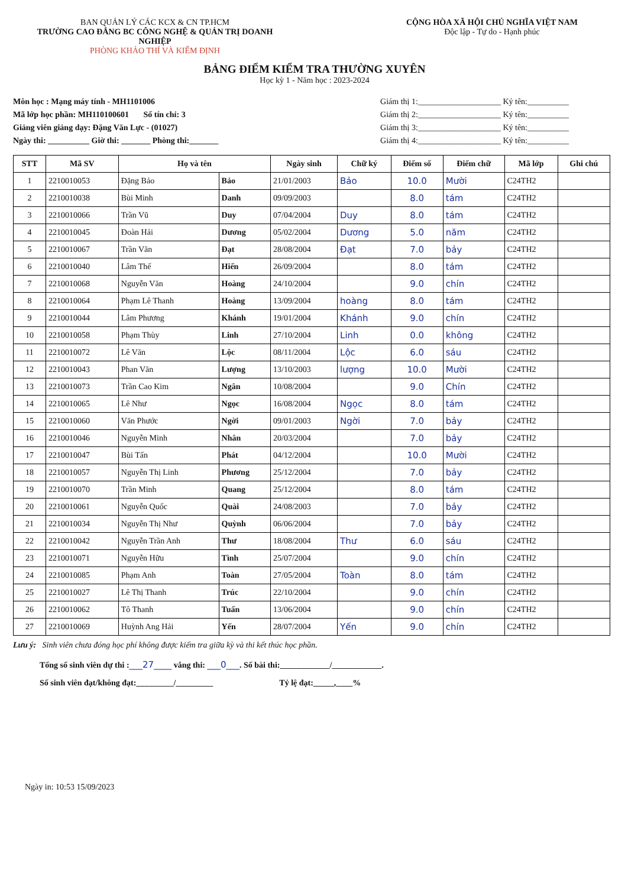BAN QUẢN LÝ CÁC KCX & CN TP.HCM
TRƯỜNG CAO ĐẲNG BC CÔNG NGHỆ & QUẢN TRỊ DOANH NGHIỆP
PHÒNG KHẢO THÍ VÀ KIỂM ĐỊNH
CỘNG HÒA XÃ HỘI CHỦ NGHĨA VIỆT NAM
Độc lập - Tự do - Hạnh phúc
BẢNG ĐIỂM KIỂM TRA THƯỜNG XUYÊN
Học kỳ 1 - Năm học : 2023-2024
Môn học : Mạng máy tính - MH1101006
Mã lớp học phần: MH110100601 Số tín chỉ: 3
Giảng viên giảng dạy: Đặng Văn Lực - (01027)
Ngày thi: __________ Giờ thi: _______ Phòng thi:_______
Giám thị 1:____________________ Ký tên:__________
Giám thị 2:____________________ Ký tên:__________
Giám thị 3:____________________ Ký tên:__________
Giám thị 4:____________________ Ký tên:__________
| STT | Mã SV | Họ và tên | | Ngày sinh | Chữ ký | Điểm số | Điểm chữ | Mã lớp | Ghi chú |
| --- | --- | --- | --- | --- | --- | --- | --- | --- | --- |
| 1 | 2210010053 | Đặng Bảo | Bảo | 21/01/2003 | Bảo | 10.0 | Mười | C24TH2 | |
| 2 | 2210010038 | Bùi Minh | Danh | 09/09/2003 | | 8.0 | tám | C24TH2 | |
| 3 | 2210010066 | Trần Vũ | Duy | 07/04/2004 | Duy | 8.0 | tám | C24TH2 | |
| 4 | 2210010045 | Đoàn Hải | Dương | 05/02/2004 | Dương | 5.0 | năm | C24TH2 | |
| 5 | 2210010067 | Trần Văn | Đạt | 28/08/2004 | Đạt | 7.0 | bảy | C24TH2 | |
| 6 | 2210010040 | Lâm Thế | Hiển | 26/09/2004 | | 8.0 | tám | C24TH2 | |
| 7 | 2210010068 | Nguyễn Văn | Hoàng | 24/10/2004 | | 9.0 | chín | C24TH2 | |
| 8 | 2210010064 | Phạm Lê Thanh | Hoàng | 13/09/2004 | hoàng | 8.0 | tám | C24TH2 | |
| 9 | 2210010044 | Lâm Phương | Khánh | 19/01/2004 | Khánh | 9.0 | chín | C24TH2 | |
| 10 | 2210010058 | Phạm Thùy | Linh | 27/10/2004 | Linh | 0.0 | không | C24TH2 | |
| 11 | 2210010072 | Lê Văn | Lộc | 08/11/2004 | Lộc | 6.0 | sáu | C24TH2 | |
| 12 | 2210010043 | Phan Văn | Lượng | 13/10/2003 | lượng | 10.0 | Mười | C24TH2 | |
| 13 | 2210010073 | Trần Cao Kim | Ngân | 10/08/2004 | | 9.0 | Chín | C24TH2 | |
| 14 | 2210010065 | Lê Như | Ngọc | 16/08/2004 | Ngọc | 8.0 | tám | C24TH2 | |
| 15 | 2210010060 | Văn Phước | Ngời | 09/01/2003 | Ngời | 7.0 | bảy | C24TH2 | |
| 16 | 2210010046 | Nguyễn Minh | Nhân | 20/03/2004 | | 7.0 | bảy | C24TH2 | |
| 17 | 2210010047 | Bùi Tấn | Phát | 04/12/2004 | | 10.0 | Mười | C24TH2 | |
| 18 | 2210010057 | Nguyễn Thị Linh | Phương | 25/12/2004 | | 7.0 | bảy | C24TH2 | |
| 19 | 2210010070 | Trần Minh | Quang | 25/12/2004 | | 8.0 | tám | C24TH2 | |
| 20 | 2210010061 | Nguyễn Quốc | Quài | 24/08/2003 | | 7.0 | bảy | C24TH2 | |
| 21 | 2210010034 | Nguyễn Thị Như | Quỳnh | 06/06/2004 | | 7.0 | bảy | C24TH2 | |
| 22 | 2210010042 | Nguyễn Trần Anh | Thư | 18/08/2004 | Thư | 6.0 | sáu | C24TH2 | |
| 23 | 2210010071 | Nguyễn Hữu | Tình | 25/07/2004 | | 9.0 | chín | C24TH2 | |
| 24 | 2210010085 | Phạm Anh | Toàn | 27/05/2004 | Toàn | 8.0 | tám | C24TH2 | |
| 25 | 2210010027 | Lê Thị Thanh | Trúc | 22/10/2004 | | 9.0 | chín | C24TH2 | |
| 26 | 2210010062 | Tô Thanh | Tuấn | 13/06/2004 | | 9.0 | chín | C24TH2 | |
| 27 | 2210010069 | Huỳnh Ang Hải | Yến | 28/07/2004 | Yến | 9.0 | chín | C24TH2 | |
Lưu ý: Sinh viên chưa đóng học phí không được kiểm tra giữa kỳ và thi kết thúc học phần.
Tổng số sinh viên dự thi :___27____ vắng thi: ___0___. Số bài thi:____________/____________.
Số sinh viên đạt/không đạt:_________/_________ Tỷ lệ đạt:_____,____%
Ngày in: 10:53 15/09/2023